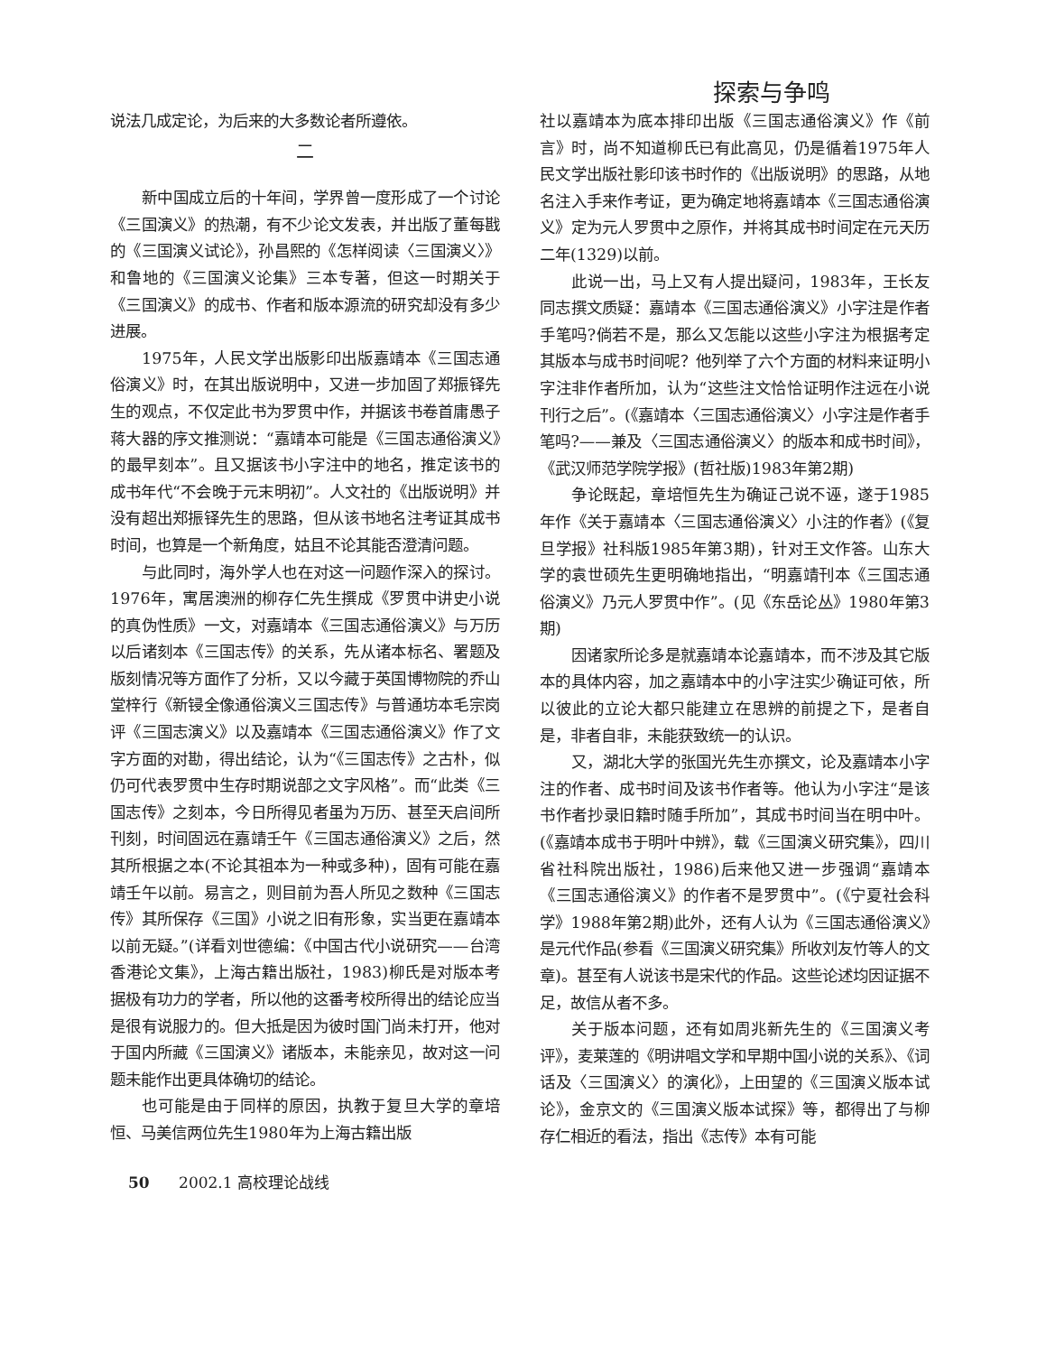探索与争鸣
说法几成定论，为后来的大多数论者所遵依。
二
新中国成立后的十年间，学界曾一度形成了一个讨论《三国演义》的热潮，有不少论文发表，并出版了董每戡的《三国演义试论》，孙昌熙的《怎样阅读〈三国演义〉》和鲁地的《三国演义论集》三本专著，但这一时期关于《三国演义》的成书、作者和版本源流的研究却没有多少进展。
1975年，人民文学出版影印出版嘉靖本《三国志通俗演义》时，在其出版说明中，又进一步加固了郑振铎先生的观点，不仅定此书为罗贯中作，并据该书卷首庸愚子蒋大器的序文推测说：“嘉靖本可能是《三国志通俗演义》的最早刻本”。且又据该书小字注中的地名，推定该书的成书年代“不会晚于元末明初”。人文社的《出版说明》并没有超出郑振铎先生的思路，但从该书地名注考证其成书时间，也算是一个新角度，姑且不论其能否澄清问题。
与此同时，海外学人也在对这一问题作深入的探讨。1976年，寓居澳洲的柳存仁先生撰成《罗贯中讲史小说的真伪性质》一文，对嘉靖本《三国志通俗演义》与万历以后诸刻本《三国志传》的关系，先从诸本标名、署题及版刻情况等方面作了分析，又以今藏于英国博物院的乔山堂梓行《新锓全像通俗演义三国志传》与普通坊本毛宗岗评《三国志演义》以及嘉靖本《三国志通俗演义》作了文字方面的对勘，得出结论，认为“《三国志传》之古朴，似仍可代表罗贯中生存时期说部之文字风格”。而“此类《三国志传》之刻本，今日所得见者虽为万历、甚至天启间所刊刻，时间固远在嘉靖壬午《三国志通俗演义》之后，然其所根据之本(不论其祖本为一种或多种)，固有可能在嘉靖壬午以前。易言之，则目前为吾人所见之数种《三国志传》其所保存《三国》小说之旧有形象，实当更在嘉靖本以前无疑。”(详看刘世德编：《中国古代小说研究——台湾香港论文集》，上海古籍出版社，1983)柳氏是对版本考据极有功力的学者，所以他的这番考校所得出的结论应当是很有说服力的。但大抵是因为彼时国门尚未打开，他对于国内所藏《三国演义》诸版本，未能亲见，故对这一问题未能作出更具体确切的结论。
也可能是由于同样的原因，执教于复旦大学的章培恒、马美信两位先生1980年为上海古籍出版
社以嘉靖本为底本排印出版《三国志通俗演义》作《前言》时，尚不知道柳氏已有此高见，仍是循着1975年人民文学出版社影印该书时作的《出版说明》的思路，从地名注入手来作考证，更为确定地将嘉靖本《三国志通俗演义》定为元人罗贯中之原作，并将其成书时间定在元天历二年(1329)以前。
此说一出，马上又有人提出疑问，1983年，王长友同志撰文质疑：嘉靖本《三国志通俗演义》小字注是作者手笔吗?倘若不是，那么又怎能以这些小字注为根据考定其版本与成书时间呢？他列举了六个方面的材料来证明小字注非作者所加，认为“这些注文恰恰证明作注远在小说刊行之后”。(《嘉靖本〈三国志通俗演义〉小字注是作者手笔吗?——兼及〈三国志通俗演义〉的版本和成书时间》，《武汉师范学院学报》(哲社版)1983年第2期)
争论既起，章培恒先生为确证己说不诬，遂于1985年作《关于嘉靖本〈三国志通俗演义〉小注的作者》(《复旦学报》社科版1985年第3期)，针对王文作答。山东大学的袁世硕先生更明确地指出，“明嘉靖刊本《三国志通俗演义》乃元人罗贯中作”。(见《东岳论丛》1980年第3期)
因诸家所论多是就嘉靖本论嘉靖本，而不涉及其它版本的具体内容，加之嘉靖本中的小字注实少确证可依，所以彼此的立论大都只能建立在思辨的前提之下，是者自是，非者自非，未能获致统一的认识。
又，湖北大学的张国光先生亦撰文，论及嘉靖本小字注的作者、成书时间及该书作者等。他认为小字注“是该书作者抄录旧籍时随手所加”，其成书时间当在明中叶。(《嘉靖本成书于明叶中辨》，载《三国演义研究集》，四川省社科院出版社，1986)后来他又进一步强调“嘉靖本《三国志通俗演义》的作者不是罗贯中”。(《宁夏社会科学》1988年第2期)此外，还有人认为《三国志通俗演义》是元代作品(参看《三国演义研究集》所收刘友竹等人的文章)。甚至有人说该书是宋代的作品。这些论述均因证据不足，故信从者不多。
关于版本问题，还有如周兆新先生的《三国演义考评》，麦莱莲的《明讲唱文学和早期中国小说的关系》、《词话及〈三国演义〉的演化》，上田望的《三国演义版本试论》，金京文的《三国演义版本试探》等，都得出了与柳存仁相近的看法，指出《志传》本有可能
50 2002.1 高校理论战线